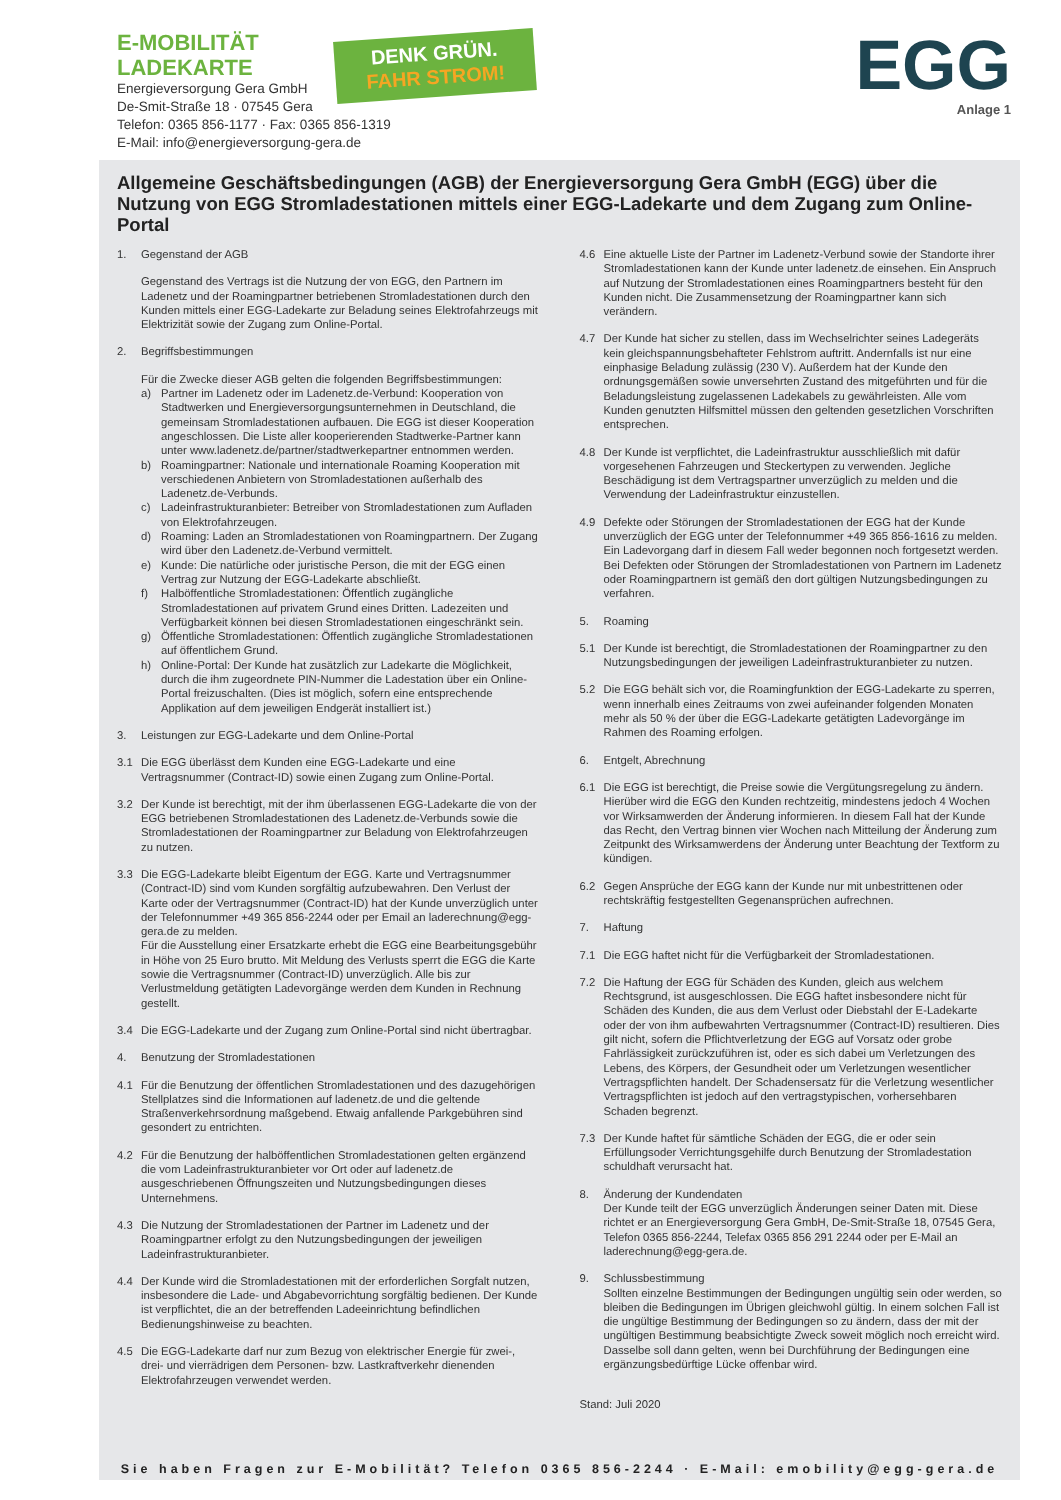E-MOBILITÄT
LADEKARTE
Energieversorgung Gera GmbH
De-Smit-Straße 18 · 07545 Gera
Telefon: 0365 856-1177 · Fax: 0365 856-1319
E-Mail: info@energieversorgung-gera.de
DENK GRÜN.
FAHR STROM!
EGG
Anlage 1
Allgemeine Geschäftsbedingungen (AGB) der Energieversorgung Gera GmbH (EGG) über die Nutzung von EGG Stromladestationen mittels einer EGG-Ladekarte und dem Zugang zum Online-Portal
1. Gegenstand der AGB
Gegenstand des Vertrags ist die Nutzung der von EGG, den Partnern im Ladenetz und der Roamingpartner betriebenen Stromladestationen durch den Kunden mittels einer EGG-Ladekarte zur Beladung seines Elektrofahrzeugs mit Elektrizität sowie der Zugang zum Online-Portal.
2. Begriffsbestimmungen
Für die Zwecke dieser AGB gelten die folgenden Begriffsbestimmungen:
a) Partner im Ladenetz oder im Ladenetz.de-Verbund: Kooperation von Stadtwerken und Energieversorgungsunternehmen in Deutschland, die gemeinsam Stromladestationen aufbauen. Die EGG ist dieser Kooperation angeschlossen. Die Liste aller kooperierenden Stadtwerke-Partner kann unter www.ladenetz.de/partner/stadtwerkepartner entnommen werden.
b) Roamingpartner: Nationale und internationale Roaming Kooperation mit verschiedenen Anbietern von Stromladestationen außerhalb des Ladenetz.de-Verbunds.
c) Ladeinfrastrukturanbieter: Betreiber von Stromladestationen zum Aufladen von Elektrofahrzeugen.
d) Roaming: Laden an Stromladestationen von Roamingpartnern. Der Zugang wird über den Ladenetz.de-Verbund vermittelt.
e) Kunde: Die natürliche oder juristische Person, die mit der EGG einen Vertrag zur Nutzung der EGG-Ladekarte abschließt.
f) Halböffentliche Stromladestationen: Öffentlich zugängliche Stromladestationen auf privatem Grund eines Dritten. Ladezeiten und Verfügbarkeit können bei diesen Stromladestationen eingeschränkt sein.
g) Öffentliche Stromladestationen: Öffentlich zugängliche Stromladestationen auf öffentlichem Grund.
h) Online-Portal: Der Kunde hat zusätzlich zur Ladekarte die Möglichkeit, durch die ihm zugeordnete PIN-Nummer die Ladestation über ein Online-Portal freizuschalten. (Dies ist möglich, sofern eine entsprechende Applikation auf dem jeweiligen Endgerät installiert ist.)
3. Leistungen zur EGG-Ladekarte und dem Online-Portal
3.1 Die EGG überlässt dem Kunden eine EGG-Ladekarte und eine Vertragsnummer (Contract-ID) sowie einen Zugang zum Online-Portal.
3.2 Der Kunde ist berechtigt, mit der ihm überlassenen EGG-Ladekarte die von der EGG betriebenen Stromladestationen des Ladenetz.de-Verbunds sowie die Stromladestationen der Roamingpartner zur Beladung von Elektrofahrzeugen zu nutzen.
3.3 Die EGG-Ladekarte bleibt Eigentum der EGG. Karte und Vertragsnummer (Contract-ID) sind vom Kunden sorgfältig aufzubewahren. Den Verlust der Karte oder der Vertragsnummer (Contract-ID) hat der Kunde unverzüglich unter der Telefonnummer +49 365 856-2244 oder per Email an laderechnung@egg-gera.de zu melden.
Für die Ausstellung einer Ersatzkarte erhebt die EGG eine Bearbeitungsgebühr in Höhe von 25 Euro brutto. Mit Meldung des Verlusts sperrt die EGG die Karte sowie die Vertragsnummer (Contract-ID) unverzüglich. Alle bis zur Verlustmeldung getätigten Ladevorgänge werden dem Kunden in Rechnung gestellt.
3.4 Die EGG-Ladekarte und der Zugang zum Online-Portal sind nicht übertragbar.
4. Benutzung der Stromladestationen
4.1 Für die Benutzung der öffentlichen Stromladestationen und des dazugehörigen Stellplatzes sind die Informationen auf ladenetz.de und die geltende Straßenverkehrsordnung maßgebend. Etwaig anfallende Parkgebühren sind gesondert zu entrichten.
4.2 Für die Benutzung der halböffentlichen Stromladestationen gelten ergänzend die vom Ladeinfrastrukturanbieter vor Ort oder auf ladenetz.de ausgeschriebenen Öffnungszeiten und Nutzungsbedingungen dieses Unternehmens.
4.3 Die Nutzung der Stromladestationen der Partner im Ladenetz und der Roamingpartner erfolgt zu den Nutzungsbedingungen der jeweiligen Ladeinfrastrukturanbieter.
4.4 Der Kunde wird die Stromladestationen mit der erforderlichen Sorgfalt nutzen, insbesondere die Lade- und Abgabevorrichtung sorgfältig bedienen. Der Kunde ist verpflichtet, die an der betreffenden Ladeeinrichtung befindlichen Bedienungshinweise zu beachten.
4.5 Die EGG-Ladekarte darf nur zum Bezug von elektrischer Energie für zwei-, drei- und vierrädrigen dem Personen- bzw. Lastkraftverkehr dienenden Elektrofahrzeugen verwendet werden.
4.6 Eine aktuelle Liste der Partner im Ladenetz-Verbund sowie der Standorte ihrer Stromladestationen kann der Kunde unter ladenetz.de einsehen. Ein Anspruch auf Nutzung der Stromladestationen eines Roamingpartners besteht für den Kunden nicht. Die Zusammensetzung der Roamingpartner kann sich verändern.
4.7 Der Kunde hat sicher zu stellen, dass im Wechselrichter seines Ladegeräts kein gleichspannungsbehafteter Fehlstrom auftritt. Andernfalls ist nur eine einphasige Beladung zulässig (230 V). Außerdem hat der Kunde den ordnungsgemäßen sowie unversehrten Zustand des mitgeführten und für die Beladungsleistung zugelassenen Ladekabels zu gewährleisten. Alle vom Kunden genutzten Hilfsmittel müssen den geltenden gesetzlichen Vorschriften entsprechen.
4.8 Der Kunde ist verpflichtet, die Ladeinfrastruktur ausschließlich mit dafür vorgesehenen Fahrzeugen und Steckertypen zu verwenden. Jegliche Beschädigung ist dem Vertragspartner unverzüglich zu melden und die Verwendung der Ladeinfrastruktur einzustellen.
4.9 Defekte oder Störungen der Stromladestationen der EGG hat der Kunde unverzüglich der EGG unter der Telefonnummer +49 365 856-1616 zu melden. Ein Ladevorgang darf in diesem Fall weder begonnen noch fortgesetzt werden. Bei Defekten oder Störungen der Stromladestationen von Partnern im Ladenetz oder Roamingpartnern ist gemäß den dort gültigen Nutzungsbedingungen zu verfahren.
5. Roaming
5.1 Der Kunde ist berechtigt, die Stromladestationen der Roamingpartner zu den Nutzungsbedingungen der jeweiligen Ladeinfrastrukturanbieter zu nutzen.
5.2 Die EGG behält sich vor, die Roamingfunktion der EGG-Ladekarte zu sperren, wenn innerhalb eines Zeitraums von zwei aufeinander folgenden Monaten mehr als 50 % der über die EGG-Ladekarte getätigten Ladevorgänge im Rahmen des Roaming erfolgen.
6. Entgelt, Abrechnung
6.1 Die EGG ist berechtigt, die Preise sowie die Vergütungsregelung zu ändern. Hierüber wird die EGG den Kunden rechtzeitig, mindestens jedoch 4 Wochen vor Wirksamwerden der Änderung informieren. In diesem Fall hat der Kunde das Recht, den Vertrag binnen vier Wochen nach Mitteilung der Änderung zum Zeitpunkt des Wirksamwerdens der Änderung unter Beachtung der Textform zu kündigen.
6.2 Gegen Ansprüche der EGG kann der Kunde nur mit unbestrittenen oder rechtskräftig festgestellten Gegenansprüchen aufrechnen.
7. Haftung
7.1 Die EGG haftet nicht für die Verfügbarkeit der Stromladestationen.
7.2 Die Haftung der EGG für Schäden des Kunden, gleich aus welchem Rechtsgrund, ist ausgeschlossen. Die EGG haftet insbesondere nicht für Schäden des Kunden, die aus dem Verlust oder Diebstahl der E-Ladekarte oder der von ihm aufbewahrten Vertragsnummer (Contract-ID) resultieren. Dies gilt nicht, sofern die Pflichtverletzung der EGG auf Vorsatz oder grobe Fahrlässigkeit zurückzuführen ist, oder es sich dabei um Verletzungen des Lebens, des Körpers, der Gesundheit oder um Verletzungen wesentlicher Vertragspflichten handelt. Der Schadensersatz für die Verletzung wesentlicher Vertragspflichten ist jedoch auf den vertragstypischen, vorhersehbaren Schaden begrenzt.
7.3 Der Kunde haftet für sämtliche Schäden der EGG, die er oder sein Erfüllungsoder Verrichtungsgehilfe durch Benutzung der Stromladestation schuldhaft verursacht hat.
8. Änderung der Kundendaten
Der Kunde teilt der EGG unverzüglich Änderungen seiner Daten mit. Diese richtet er an Energieversorgung Gera GmbH, De-Smit-Straße 18, 07545 Gera, Telefon 0365 856-2244, Telefax 0365 856 291 2244 oder per E-Mail an laderechnung@egg-gera.de.
9. Schlussbestimmung
Sollten einzelne Bestimmungen der Bedingungen ungültig sein oder werden, so bleiben die Bedingungen im Übrigen gleichwohl gültig. In einem solchen Fall ist die ungültige Bestimmung der Bedingungen so zu ändern, dass der mit der ungültigen Bestimmung beabsichtigte Zweck soweit möglich noch erreicht wird.
Dasselbe soll dann gelten, wenn bei Durchführung der Bedingungen eine ergänzungsbedürftige Lücke offenbar wird.
Stand: Juli 2020
Sie haben Fragen zur E-Mobilität? Telefon 0365 856-2244 · E-Mail: emobility@egg-gera.de